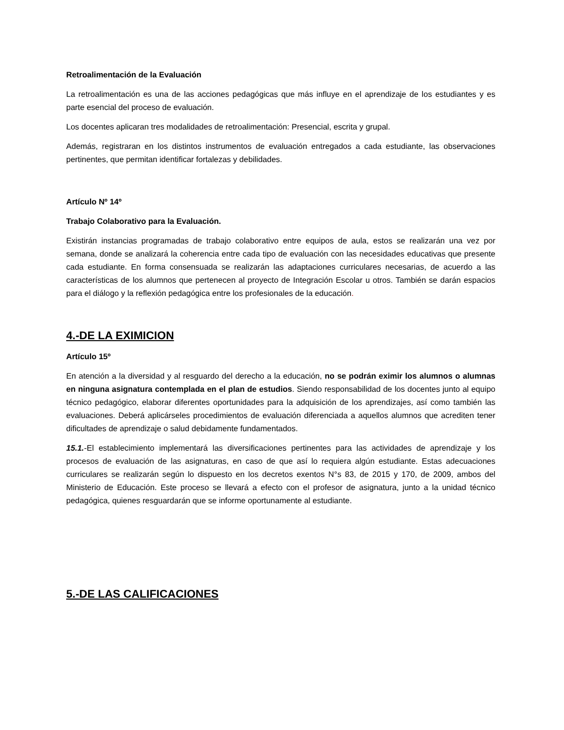Retroalimentación de la Evaluación
La retroalimentación es una de las acciones pedagógicas que más influye en el aprendizaje de los estudiantes y es parte esencial del proceso de evaluación.
Los docentes aplicaran tres modalidades de retroalimentación: Presencial, escrita y grupal.
Además, registraran en los distintos instrumentos de evaluación entregados a cada estudiante, las observaciones pertinentes, que permitan identificar fortalezas y debilidades.
Artículo Nº 14º
Trabajo Colaborativo para la Evaluación.
Existirán instancias programadas de trabajo colaborativo entre equipos de aula, estos se realizarán una vez por semana, donde se analizará la coherencia entre cada tipo de evaluación con las necesidades educativas que presente cada estudiante. En forma consensuada se realizarán las adaptaciones curriculares necesarias, de acuerdo a las características de los alumnos que pertenecen al proyecto de Integración Escolar u otros. También se darán espacios para el diálogo y la reflexión pedagógica entre los profesionales de la educación.
4.-DE LA EXIMICION
Artículo 15º
En atención a la diversidad y al resguardo del derecho a la educación, no se podrán eximir los alumnos o alumnas en ninguna asignatura contemplada en el plan de estudios. Siendo responsabilidad de los docentes junto al equipo técnico pedagógico, elaborar diferentes oportunidades para la adquisición de los aprendizajes, así como también las evaluaciones. Deberá aplicárseles procedimientos de evaluación diferenciada a aquellos alumnos que acrediten tener dificultades de aprendizaje o salud debidamente fundamentados.
15.1.-El establecimiento implementará las diversificaciones pertinentes para las actividades de aprendizaje y los procesos de evaluación de las asignaturas, en caso de que así lo requiera algún estudiante. Estas adecuaciones curriculares se realizarán según lo dispuesto en los decretos exentos N°s 83, de 2015 y 170, de 2009, ambos del Ministerio de Educación. Este proceso se llevará a efecto con el profesor de asignatura, junto a la unidad técnico pedagógica, quienes resguardarán que se informe oportunamente al estudiante.
5.-DE LAS CALIFICACIONES